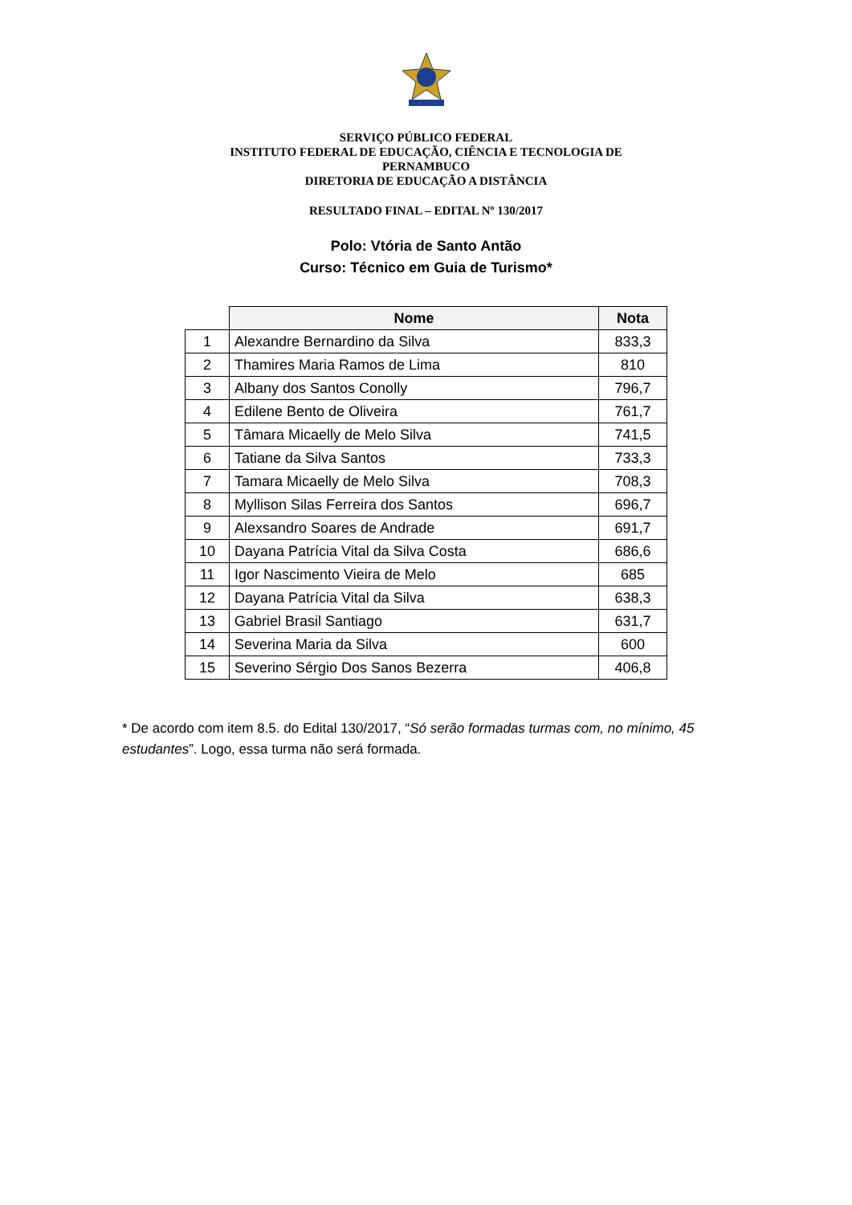SERVIÇO PÚBLICO FEDERAL
INSTITUTO FEDERAL DE EDUCAÇÃO, CIÊNCIA E TECNOLOGIA DE
PERNAMBUCO
DIRETORIA DE EDUCAÇÃO A DISTÂNCIA
RESULTADO FINAL – EDITAL Nº 130/2017
Polo: Vtória de Santo Antão
Curso: Técnico em Guia de Turismo*
| | Nome | Nota |
| --- | --- | --- |
| 1 | Alexandre Bernardino da Silva | 833,3 |
| 2 | Thamires Maria Ramos de Lima | 810 |
| 3 | Albany dos Santos Conolly | 796,7 |
| 4 | Edilene Bento de Oliveira | 761,7 |
| 5 | Tâmara Micaelly de Melo Silva | 741,5 |
| 6 | Tatiane da Silva Santos | 733,3 |
| 7 | Tamara Micaelly de Melo Silva | 708,3 |
| 8 | Myllison Silas Ferreira dos Santos | 696,7 |
| 9 | Alexsandro Soares de Andrade | 691,7 |
| 10 | Dayana Patrícia Vital da Silva Costa | 686,6 |
| 11 | Igor Nascimento Vieira de Melo | 685 |
| 12 | Dayana Patrícia Vital da Silva | 638,3 |
| 13 | Gabriel Brasil Santiago | 631,7 |
| 14 | Severina Maria da Silva | 600 |
| 15 | Severino Sérgio Dos Sanos Bezerra | 406,8 |
* De acordo com item 8.5. do Edital 130/2017, “Só serão formadas turmas com, no mínimo, 45 estudantes”. Logo, essa turma não será formada.